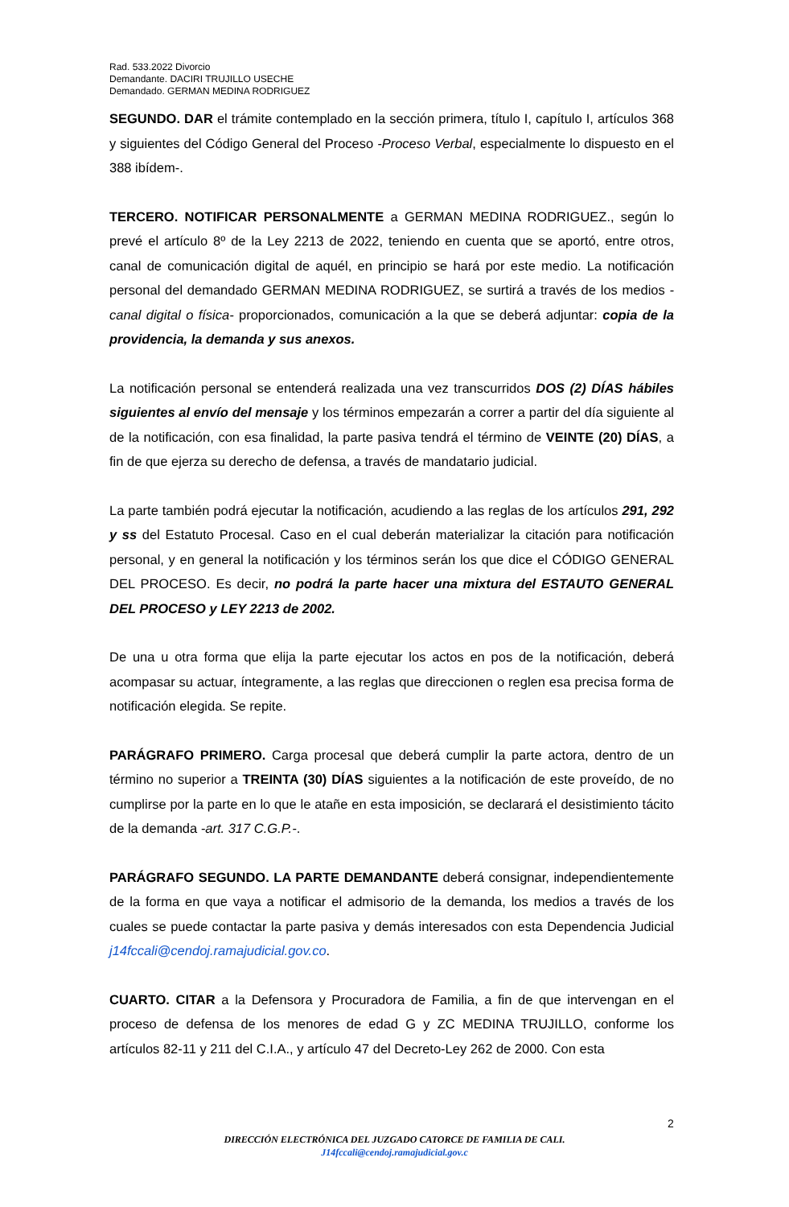Rad. 533.2022 Divorcio
Demandante. DACIRI TRUJILLO USECHE
Demandado. GERMAN MEDINA RODRIGUEZ
SEGUNDO. DAR el trámite contemplado en la sección primera, título I, capítulo I, artículos 368 y siguientes del Código General del Proceso -Proceso Verbal, especialmente lo dispuesto en el 388 ibídem-.
TERCERO. NOTIFICAR PERSONALMENTE a GERMAN MEDINA RODRIGUEZ., según lo prevé el artículo 8º de la Ley 2213 de 2022, teniendo en cuenta que se aportó, entre otros, canal de comunicación digital de aquél, en principio se hará por este medio. La notificación personal del demandado GERMAN MEDINA RODRIGUEZ, se surtirá a través de los medios -canal digital o física- proporcionados, comunicación a la que se deberá adjuntar: copia de la providencia, la demanda y sus anexos.
La notificación personal se entenderá realizada una vez transcurridos DOS (2) DÍAS hábiles siguientes al envío del mensaje y los términos empezarán a correr a partir del día siguiente al de la notificación, con esa finalidad, la parte pasiva tendrá el término de VEINTE (20) DÍAS, a fin de que ejerza su derecho de defensa, a través de mandatario judicial.
La parte también podrá ejecutar la notificación, acudiendo a las reglas de los artículos 291, 292 y ss del Estatuto Procesal. Caso en el cual deberán materializar la citación para notificación personal, y en general la notificación y los términos serán los que dice el CÓDIGO GENERAL DEL PROCESO. Es decir, no podrá la parte hacer una mixtura del ESTAUTO GENERAL DEL PROCESO y LEY 2213 de 2002.
De una u otra forma que elija la parte ejecutar los actos en pos de la notificación, deberá acompasar su actuar, íntegramente, a las reglas que direccionen o reglen esa precisa forma de notificación elegida. Se repite.
PARÁGRAFO PRIMERO. Carga procesal que deberá cumplir la parte actora, dentro de un término no superior a TREINTA (30) DÍAS siguientes a la notificación de este proveído, de no cumplirse por la parte en lo que le atañe en esta imposición, se declarará el desistimiento tácito de la demanda -art. 317 C.G.P.-.
PARÁGRAFO SEGUNDO. LA PARTE DEMANDANTE deberá consignar, independientemente de la forma en que vaya a notificar el admisorio de la demanda, los medios a través de los cuales se puede contactar la parte pasiva y demás interesados con esta Dependencia Judicial j14fccali@cendoj.ramajudicial.gov.co.
CUARTO. CITAR a la Defensora y Procuradora de Familia, a fin de que intervengan en el proceso de defensa de los menores de edad G y ZC MEDINA TRUJILLO, conforme los artículos 82-11 y 211 del C.I.A., y artículo 47 del Decreto-Ley 262 de 2000. Con esta
2
DIRECCIÓN ELECTRÓNICA DEL JUZGADO CATORCE DE FAMILIA DE CALI.
J14fccali@cendoj.ramajudicial.gov.c